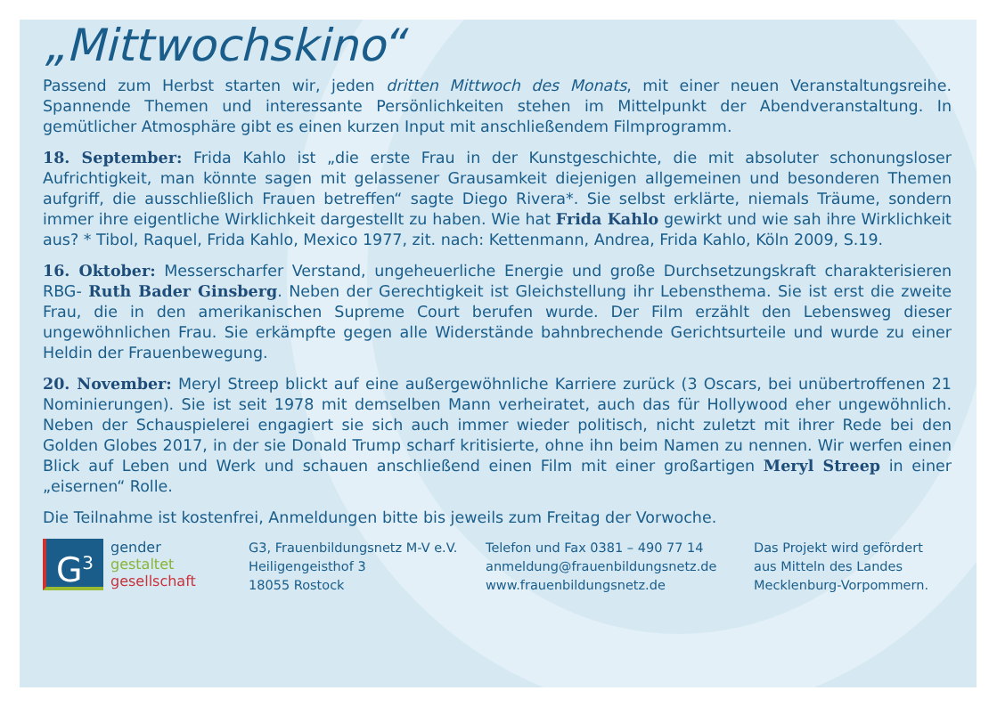„Mittwochskino“
Passend zum Herbst starten wir, jeden dritten Mittwoch des Monats, mit einer neuen Veranstaltungsreihe. Spannende Themen und interessante Persönlichkeiten stehen im Mittelpunkt der Abendveranstaltung. In gemütlicher Atmosphäre gibt es einen kurzen Input mit anschließendem Filmprogramm.
18. September: Frida Kahlo ist „die erste Frau in der Kunstgeschichte, die mit absoluter schonungsloser Aufrichtigkeit, man könnte sagen mit gelassener Grausamkeit diejenigen allgemeinen und besonderen Themen aufgriff, die ausschließlich Frauen betreffen“ sagte Diego Rivera*. Sie selbst erklärte, niemals Träume, sondern immer ihre eigentliche Wirklichkeit dargestellt zu haben. Wie hat Frida Kahlo gewirkt und wie sah ihre Wirklichkeit aus? * Tibol, Raquel, Frida Kahlo, Mexico 1977, zit. nach: Kettenmann, Andrea, Frida Kahlo, Köln 2009, S.19.
16. Oktober: Messerscharfer Verstand, ungeheuerliche Energie und große Durchsetzungskraft charakterisieren RBG- Ruth Bader Ginsberg. Neben der Gerechtigkeit ist Gleichstellung ihr Lebensthema. Sie ist erst die zweite Frau, die in den amerikanischen Supreme Court berufen wurde. Der Film erzählt den Lebensweg dieser ungewöhnlichen Frau. Sie erkämpfte gegen alle Widerstände bahnbrechende Gerichtsurteile und wurde zu einer Heldin der Frauenbewegung.
20. November: Meryl Streep blickt auf eine außergewöhnliche Karriere zurück (3 Oscars, bei unübertroffenen 21 Nominierungen). Sie ist seit 1978 mit demselben Mann verheiratet, auch das für Hollywood eher ungewöhnlich. Neben der Schauspielerei engagiert sie sich auch immer wieder politisch, nicht zuletzt mit ihrer Rede bei den Golden Globes 2017, in der sie Donald Trump scharf kritisierte, ohne ihn beim Namen zu nennen. Wir werfen einen Blick auf Leben und Werk und schauen anschließend einen Film mit einer großartigen Meryl Streep in einer „eisernen“ Rolle.
Die Teilnahme ist kostenfrei, Anmeldungen bitte bis jeweils zum Freitag der Vorwoche.
G<sup>3</sup>
gender
gestaltet
gesellschaft
G3, Frauenbildungsnetz M-V e.V.
Heiligengeisthof 3
18055 Rostock
Telefon und Fax 0381 – 490 77 14
anmeldung@frauenbildungsnetz.de
www.frauenbildungsnetz.de
Das Projekt wird gefördert
aus Mitteln des Landes
Mecklenburg-Vorpommern.